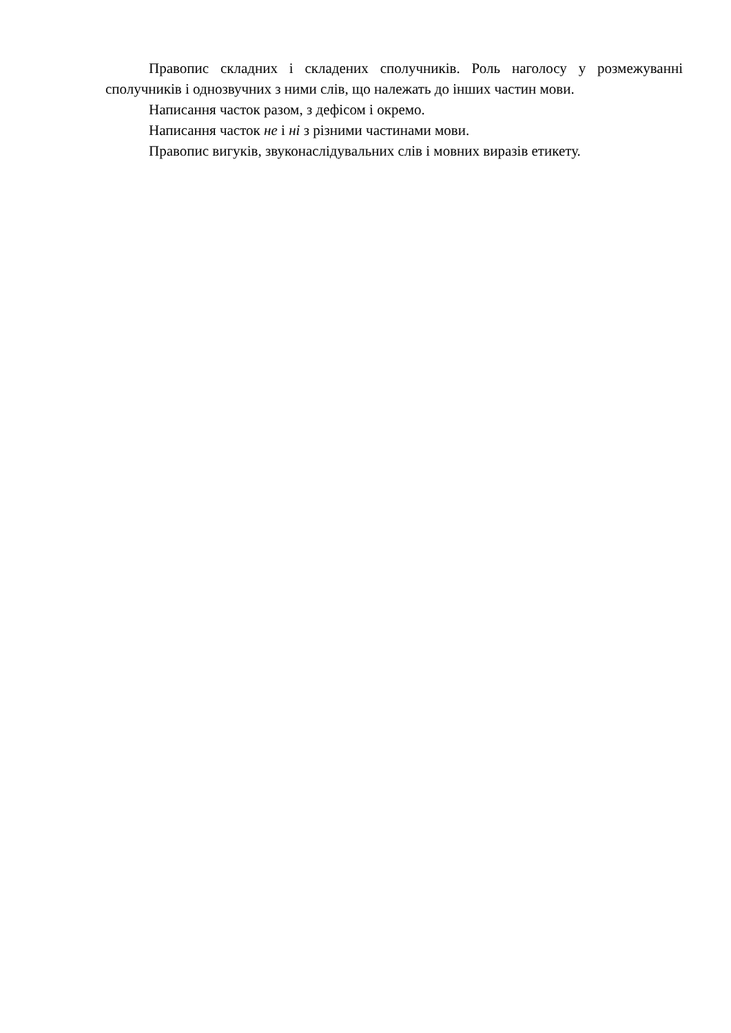Правопис складних і складених сполучників. Роль наголосу у розмежуванні сполучників і однозвучних з ними слів, що належать до інших частин мови.
Написання часток разом, з дефісом і окремо.
Написання часток не і ні з різними частинами мови.
Правопис вигуків, звуконаслідувальних слів і мовних виразів етикету.